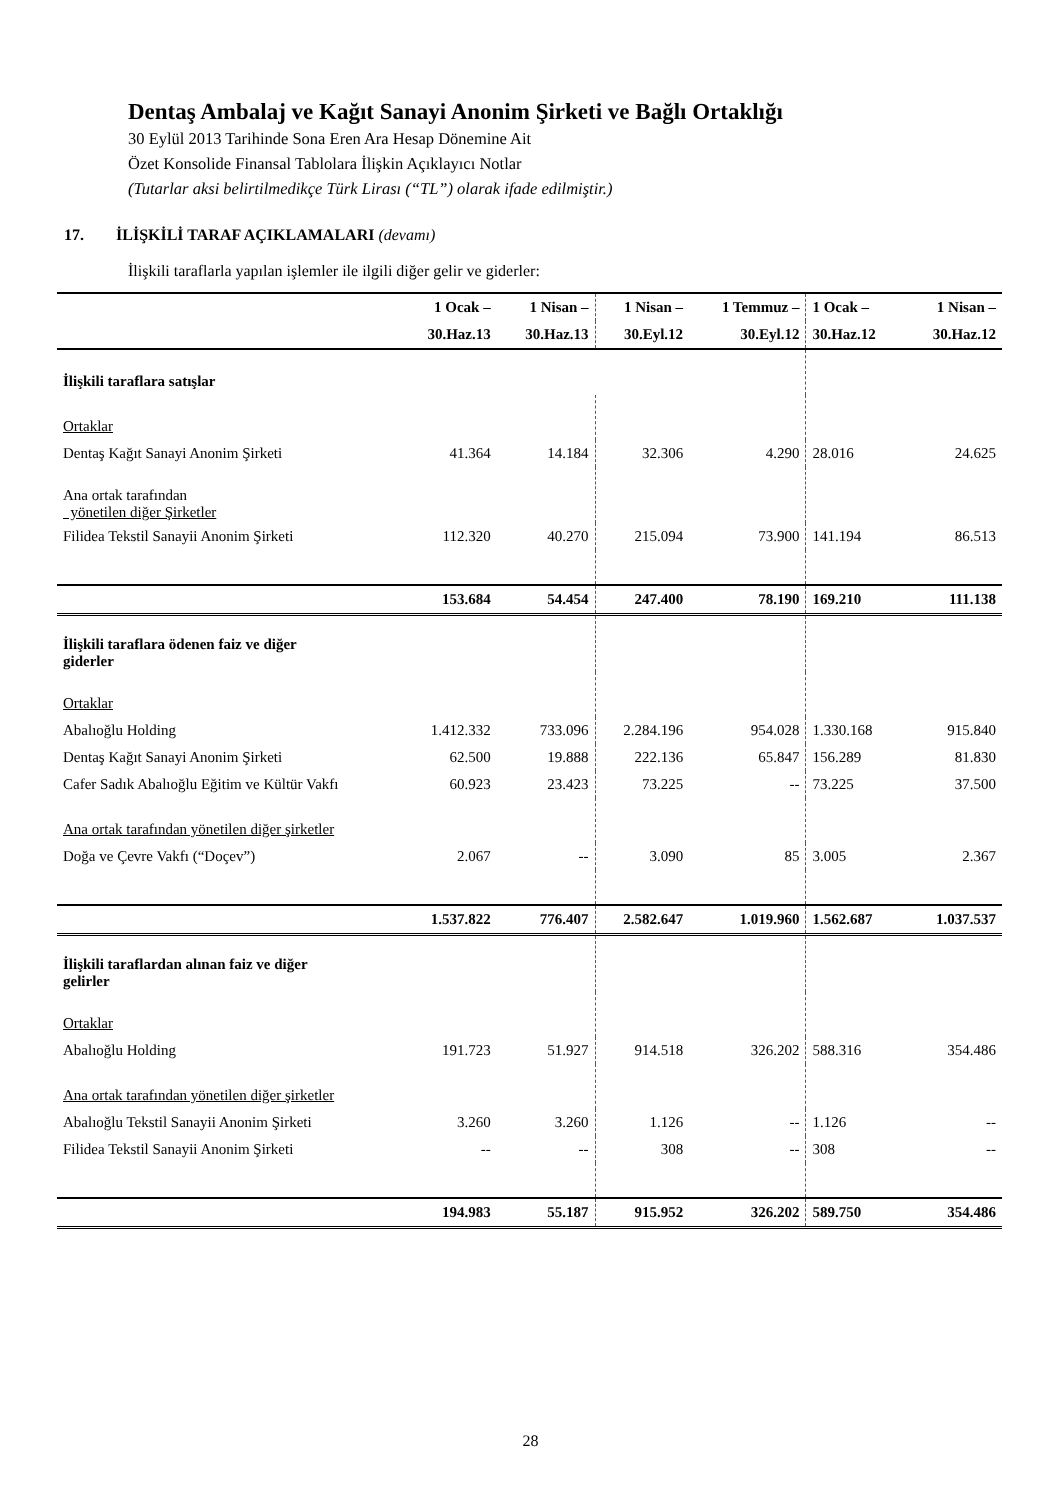Dentaş Ambalaj ve Kağıt Sanayi Anonim Şirketi ve Bağlı Ortaklığı
30 Eylül 2013 Tarihinde Sona Eren Ara Hesap Dönemine Ait
Özet Konsolide Finansal Tablolara İlişkin Açıklayıcı Notlar
(Tutarlar aksi belirtilmedikçe Türk Lirası (“TL”) olarak ifade edilmiştir.)
17. İLİŞKİLİ TARAF AÇIKLAMALARI (devamı)
İlişkili taraflarla yapılan işlemler ile ilgili diğer gelir ve giderler:
| | 1 Ocak – | 1 Nisan – | 1 Nisan – | 1 Temmuz – | 1 Ocak – | 1 Nisan – |
| --- | --- | --- | --- | --- | --- | --- |
| | 30.Haz.13 | 30.Haz.13 | 30.Eyl.12 | 30.Eyl.12 | 30.Haz.12 | 30.Haz.12 |
| İlişkili taraflara satışlar | | | | | | |
| Ortaklar | | | | | | |
| Dentaş Kağıt Sanayi Anonim Şirketi | 41.364 | 14.184 | 32.306 | 4.290 | 28.016 | 24.625 |
| Ana ortak tarafından yönetilen diğer Şirketler | | | | | | |
| Filidea Tekstil Sanayii Anonim Şirketi | 112.320 | 40.270 | 215.094 | 73.900 | 141.194 | 86.513 |
| | 153.684 | 54.454 | 247.400 | 78.190 | 169.210 | 111.138 |
| İlişkili taraflara ödenen faiz ve diğer giderler | | | | | | |
| Ortaklar | | | | | | |
| Abalıoğlu Holding | 1.412.332 | 733.096 | 2.284.196 | 954.028 | 1.330.168 | 915.840 |
| Dentaş Kağıt Sanayi Anonim Şirketi | 62.500 | 19.888 | 222.136 | 65.847 | 156.289 | 81.830 |
| Cafer Sadık Abalıoğlu Eğitim ve Kültür Vakfı | 60.923 | 23.423 | 73.225 | -- | 73.225 | 37.500 |
| Ana ortak tarafından yönetilen diğer şirketler | | | | | | |
| Doğa ve Çevre Vakfı (“Doçev”) | 2.067 | -- | 3.090 | 85 | 3.005 | 2.367 |
| | 1.537.822 | 776.407 | 2.582.647 | 1.019.960 | 1.562.687 | 1.037.537 |
| İlişkili taraflardan alınan faiz ve diğer gelirler | | | | | | |
| Ortaklar | | | | | | |
| Abalıoğlu Holding | 191.723 | 51.927 | 914.518 | 326.202 | 588.316 | 354.486 |
| Ana ortak tarafından yönetilen diğer şirketler | | | | | | |
| Abalıoğlu Tekstil Sanayii Anonim Şirketi | 3.260 | 3.260 | 1.126 | -- | 1.126 | -- |
| Filidea Tekstil Sanayii Anonim Şirketi | -- | -- | 308 | -- | 308 | -- |
| | 194.983 | 55.187 | 915.952 | 326.202 | 589.750 | 354.486 |
28